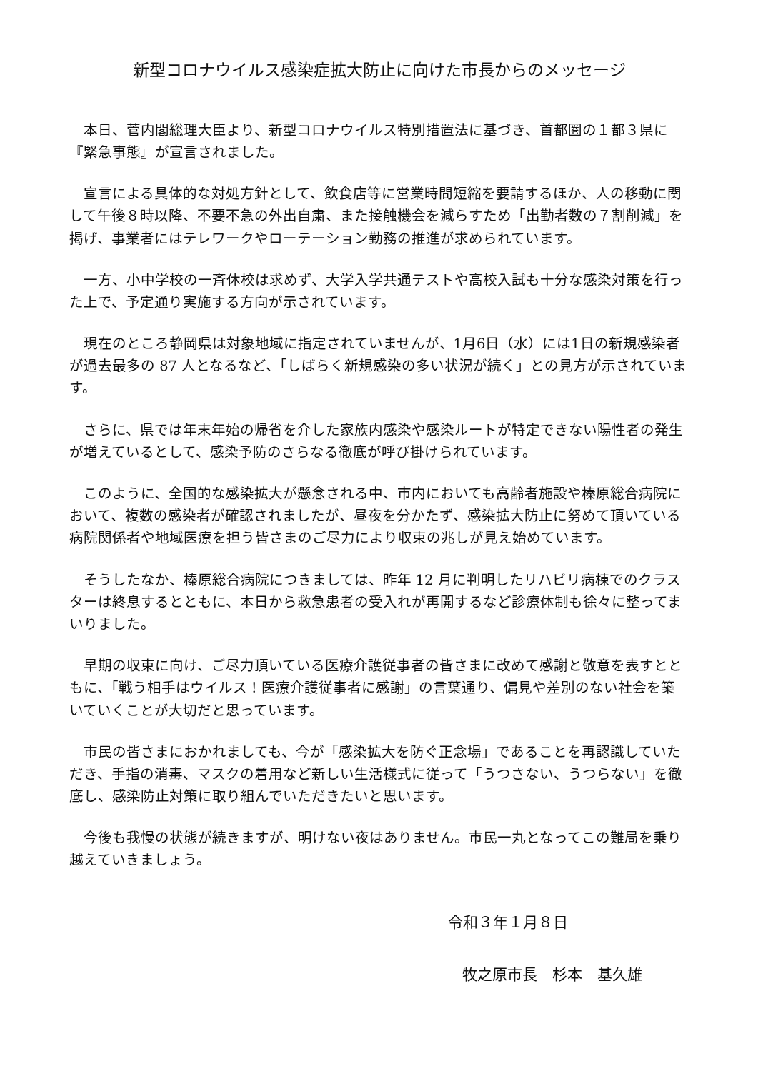新型コロナウイルス感染症拡大防止に向けた市長からのメッセージ
本日、菅内閣総理大臣より、新型コロナウイルス特別措置法に基づき、首都圏の１都３県に『緊急事態』が宣言されました。
宣言による具体的な対処方針として、飲食店等に営業時間短縮を要請するほか、人の移動に関して午後８時以降、不要不急の外出自粛、また接触機会を減らすため「出勤者数の７割削減」を掲げ、事業者にはテレワークやローテーション勤務の推進が求められています。
一方、小中学校の一斉休校は求めず、大学入学共通テストや高校入試も十分な感染対策を行った上で、予定通り実施する方向が示されています。
現在のところ静岡県は対象地域に指定されていませんが、1月6日（水）には1日の新規感染者が過去最多の 87 人となるなど、「しばらく新規感染の多い状況が続く」との見方が示されています。
さらに、県では年末年始の帰省を介した家族内感染や感染ルートが特定できない陽性者の発生が増えているとして、感染予防のさらなる徹底が呼び掛けられています。
このように、全国的な感染拡大が懸念される中、市内においても高齢者施設や榛原総合病院において、複数の感染者が確認されましたが、昼夜を分かたず、感染拡大防止に努めて頂いている病院関係者や地域医療を担う皆さまのご尽力により収束の兆しが見え始めています。
そうしたなか、榛原総合病院につきましては、昨年 12 月に判明したリハビリ病棟でのクラスターは終息するとともに、本日から救急患者の受入れが再開するなど診療体制も徐々に整ってまいりました。
早期の収束に向け、ご尽力頂いている医療介護従事者の皆さまに改めて感謝と敬意を表すとともに、「戦う相手はウイルス！医療介護従事者に感謝」の言葉通り、偏見や差別のない社会を築いていくことが大切だと思っています。
市民の皆さまにおかれましても、今が「感染拡大を防ぐ正念場」であることを再認識していただき、手指の消毒、マスクの着用など新しい生活様式に従って「うつさない、うつらない」を徹底し、感染防止対策に取り組んでいただきたいと思います。
今後も我慢の状態が続きますが、明けない夜はありません。市民一丸となってこの難局を乗り越えていきましょう。
令和３年１月８日
牧之原市長　杉本　基久雄